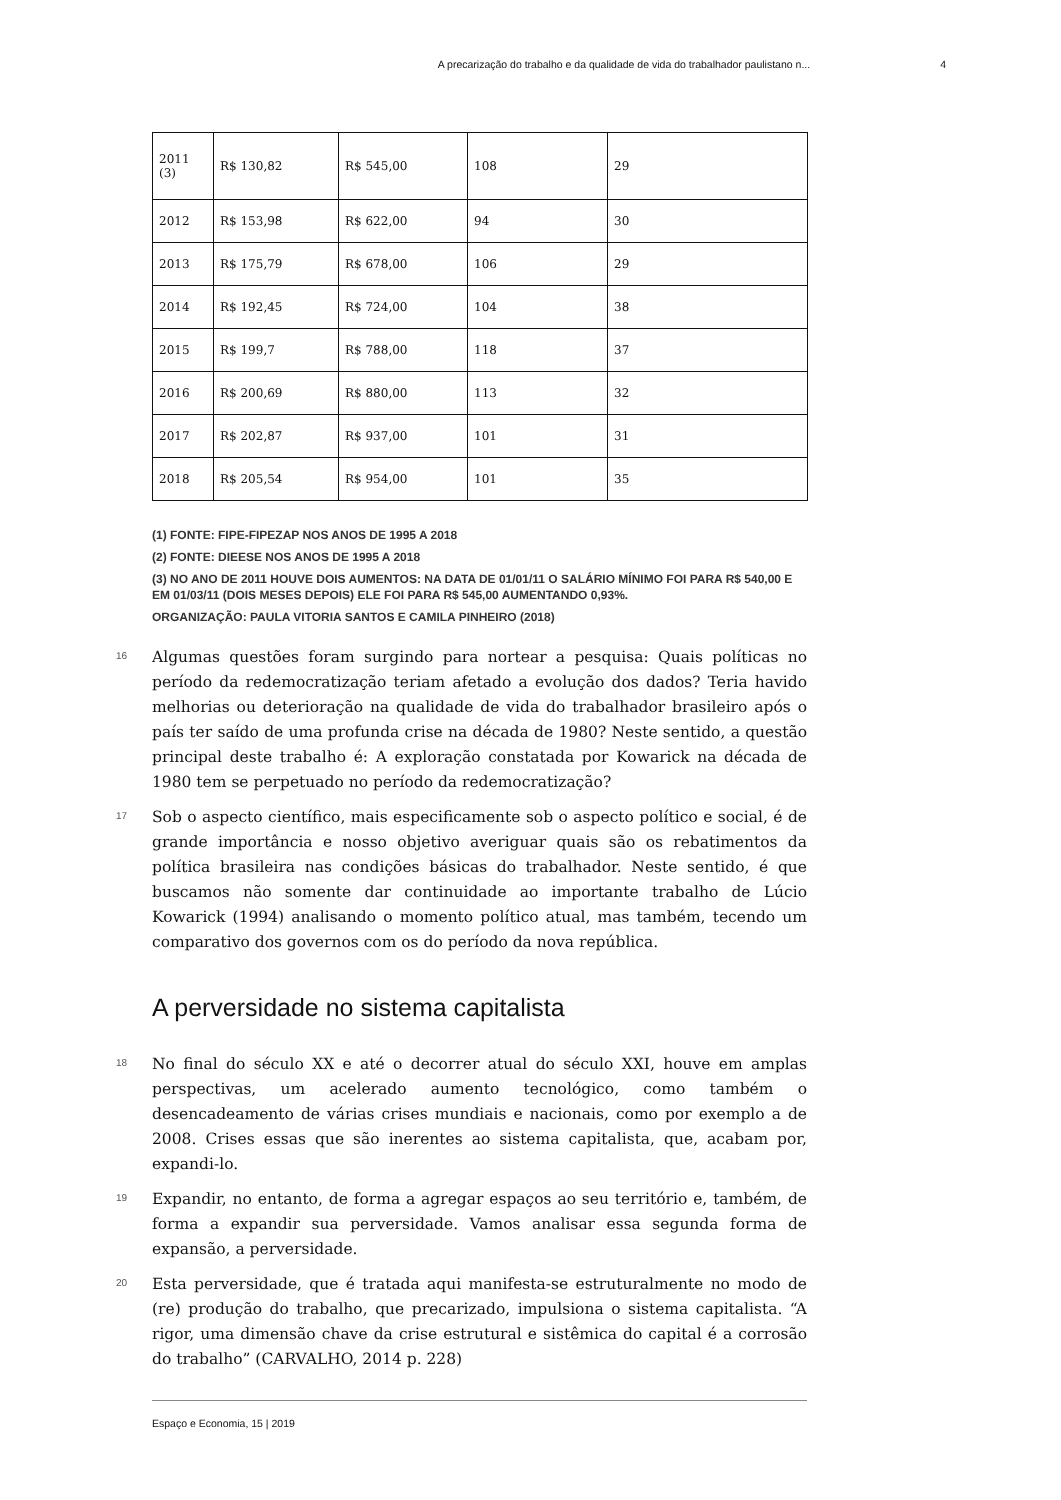A precarização do trabalho e da qualidade de vida do trabalhador paulistano n... 4
| 2011 (3) | R$ 130,82 | R$ 545,00 | 108 | 29 |
| 2012 | R$ 153,98 | R$ 622,00 | 94 | 30 |
| 2013 | R$ 175,79 | R$ 678,00 | 106 | 29 |
| 2014 | R$ 192,45 | R$ 724,00 | 104 | 38 |
| 2015 | R$ 199,7 | R$ 788,00 | 118 | 37 |
| 2016 | R$ 200,69 | R$ 880,00 | 113 | 32 |
| 2017 | R$ 202,87 | R$ 937,00 | 101 | 31 |
| 2018 | R$ 205,54 | R$ 954,00 | 101 | 35 |
(1) FONTE: FIPE-FIPEZAP NOS ANOS DE 1995 A 2018
(2) FONTE: DIEESE NOS ANOS DE 1995 A 2018
(3) NO ANO DE 2011 HOUVE DOIS AUMENTOS: NA DATA DE 01/01/11 O SALÁRIO MÍNIMO FOI PARA R$ 540,00 E EM 01/03/11 (DOIS MESES DEPOIS) ELE FOI PARA R$ 545,00 AUMENTANDO 0,93%.
ORGANIZAÇÃO: PAULA VITORIA SANTOS E CAMILA PINHEIRO (2018)
16
Algumas questões foram surgindo para nortear a pesquisa: Quais políticas no período da redemocratização teriam afetado a evolução dos dados? Teria havido melhorias ou deterioração na qualidade de vida do trabalhador brasileiro após o país ter saído de uma profunda crise na década de 1980? Neste sentido, a questão principal deste trabalho é: A exploração constatada por Kowarick na década de 1980 tem se perpetuado no período da redemocratização?
17
Sob o aspecto científico, mais especificamente sob o aspecto político e social, é de grande importância e nosso objetivo averiguar quais são os rebatimentos da política brasileira nas condições básicas do trabalhador. Neste sentido, é que buscamos não somente dar continuidade ao importante trabalho de Lúcio Kowarick (1994) analisando o momento político atual, mas também, tecendo um comparativo dos governos com os do período da nova república.
A perversidade no sistema capitalista
18
No final do século XX e até o decorrer atual do século XXI, houve em amplas perspectivas, um acelerado aumento tecnológico, como também o desencadeamento de várias crises mundiais e nacionais, como por exemplo a de 2008. Crises essas que são inerentes ao sistema capitalista, que, acabam por, expandi-lo.
19
Expandir, no entanto, de forma a agregar espaços ao seu território e, também, de forma a expandir sua perversidade. Vamos analisar essa segunda forma de expansão, a perversidade.
20
Esta perversidade, que é tratada aqui manifesta-se estruturalmente no modo de (re) produção do trabalho, que precarizado, impulsiona o sistema capitalista. “A rigor, uma dimensão chave da crise estrutural e sistêmica do capital é a corrosão do trabalho” (CARVALHO, 2014 p. 228)
Espaço e Economia, 15 | 2019